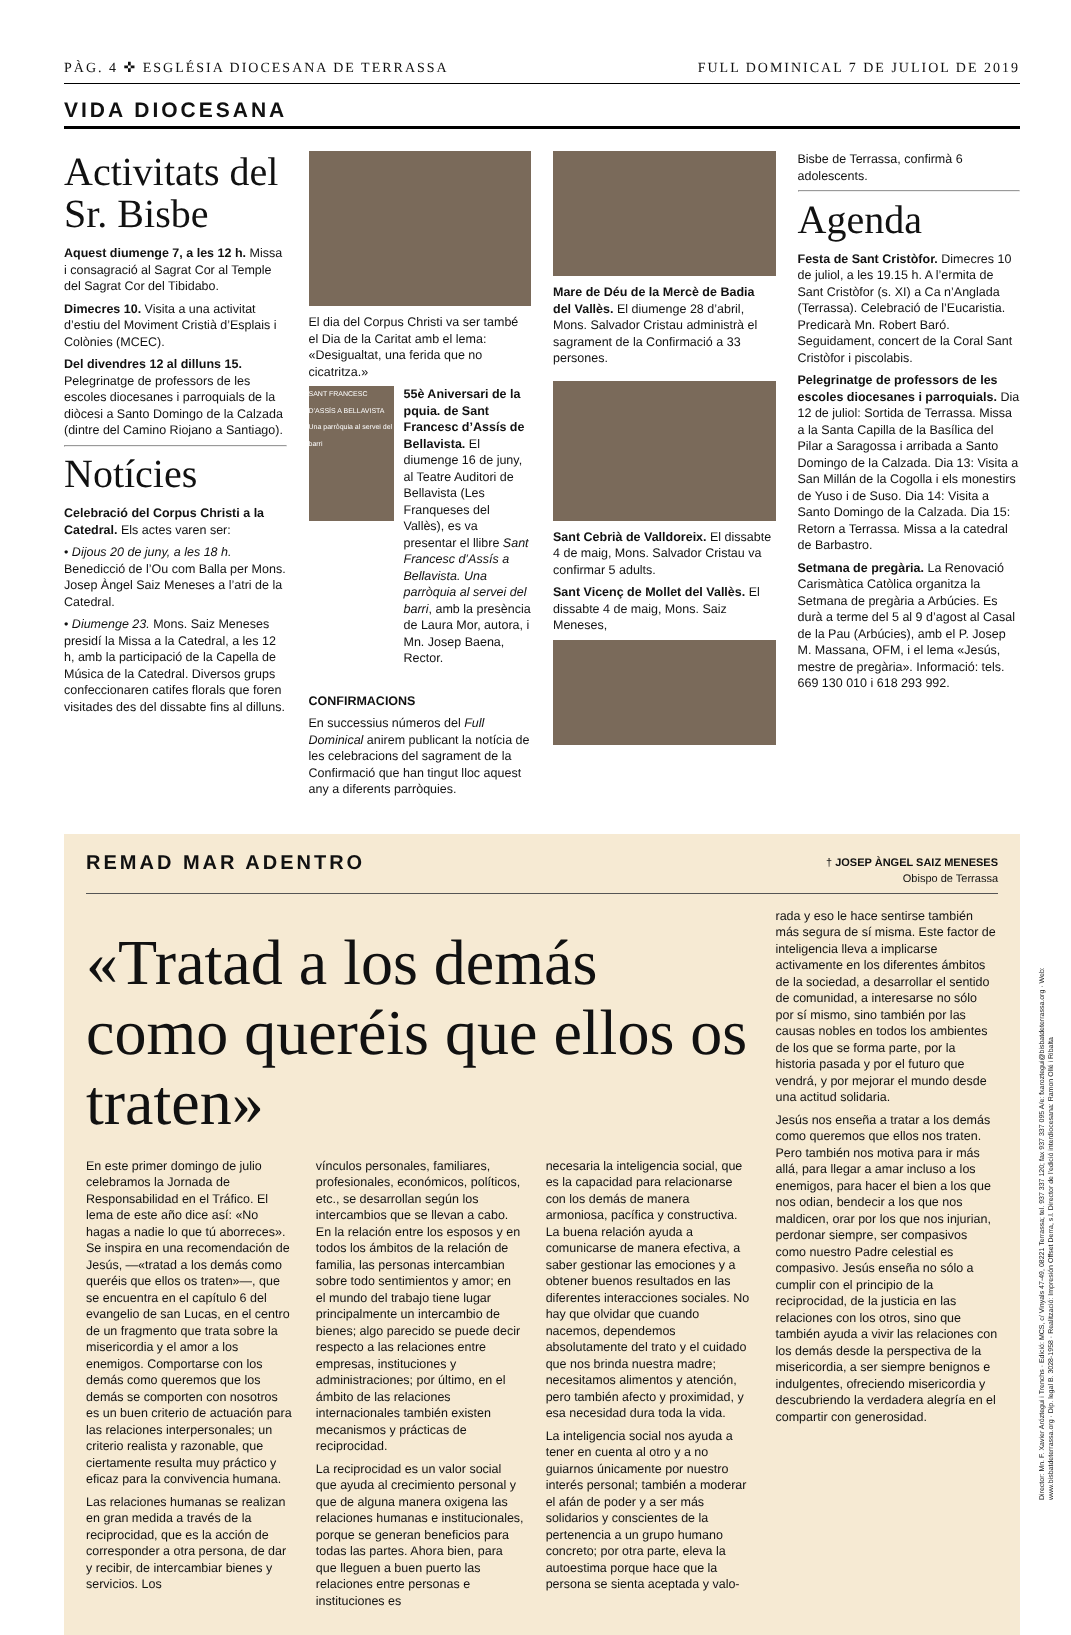PÀG. 4 ✜ ESGLÉSIA DIOCESANA DE TERRASSA FULL DOMINICAL 7 DE JULIOL DE 2019
VIDA DIOCESANA
Activitats del Sr. Bisbe
Aquest diumenge 7, a les 12 h. Missa i consagració al Sagrat Cor al Temple del Sagrat Cor del Tibidabo.
Dimecres 10. Visita a una activitat d’estiu del Moviment Cristià d’Esplais i Colònies (MCEC).
Del divendres 12 al dilluns 15. Pelegrinatge de professors de les escoles diocesanes i parroquials de la diòcesi a Santo Domingo de la Calzada (dintre del Camino Riojano a Santiago).
Notícies
Celebració del Corpus Christi a la Catedral. Els actes varen ser:
• Dijous 20 de juny, a les 18 h. Benedicció de l’Ou com Balla per Mons. Josep Àngel Saiz Meneses a l’atri de la Catedral.
• Diumenge 23. Mons. Saiz Meneses presidí la Missa a la Catedral, a les 12 h, amb la participació de la Capella de Música de la Catedral. Diversos grups confeccionaren catifes florals que foren visitades des del dissabte fins al dilluns.
El dia del Corpus Christi va ser també el Dia de la Caritat amb el lema: «Desigualtat, una ferida que no cicatritza.»
SANT FRANCESC D’ASSÍS A BELLAVISTA Una parròquia al servei del barri
55è Aniversari de la pquia. de Sant Francesc d’Assís de Bellavista. El diumenge 16 de juny, al Teatre Auditori de Bellavista (Les Franqueses del Vallès), es va presentar el llibre Sant Francesc d’Assís a Bellavista. Una parròquia al servei del barri, amb la presència de Laura Mor, autora, i Mn. Josep Baena, Rector.
CONFIRMACIONS
En successius números del Full Dominical anirem publicant la notícia de les celebracions del sagrament de la Confirmació que han tingut lloc aquest any a diferents parròquies.
Mare de Déu de la Mercè de Badia del Vallès. El diumenge 28 d’abril, Mons. Salvador Cristau administrà el sagrament de la Confirmació a 33 persones.
Sant Cebrià de Valldoreix. El dissabte 4 de maig, Mons. Salvador Cristau va confirmar 5 adults.
Sant Vicenç de Mollet del Vallès. El dissabte 4 de maig, Mons. Saiz Meneses,
Bisbe de Terrassa, confirmà 6 adolescents.
Agenda
Festa de Sant Cristòfor. Dimecres 10 de juliol, a les 19.15 h. A l’ermita de Sant Cristòfor (s. XI) a Ca n’Anglada (Terrassa). Celebració de l’Eucaristia. Predicarà Mn. Robert Baró. Seguidament, concert de la Coral Sant Cristòfor i piscolabis.
Pelegrinatge de professors de les escoles diocesanes i parroquials. Dia 12 de juliol: Sortida de Terrassa. Missa a la Santa Capilla de la Basílica del Pilar a Saragossa i arribada a Santo Domingo de la Calzada. Dia 13: Visita a San Millán de la Cogolla i els monestirs de Yuso i de Suso. Dia 14: Visita a Santo Domingo de la Calzada. Dia 15: Retorn a Terrassa. Missa a la catedral de Barbastro.
Setmana de pregària. La Renovació Carismàtica Catòlica organitza la Setmana de pregària a Arbúcies. Es durà a terme del 5 al 9 d’agost al Casal de la Pau (Arbúcies), amb el P. Josep M. Massana, OFM, i el lema «Jesús, mestre de pregària». Informació: tels. 669 130 010 i 618 293 992.
REMAD MAR ADENTRO † JOSEP ÀNGEL SAIZ MENESES
Obispo de Terrassa
«Tratad a los demás como queréis que ellos os traten»
En este primer domingo de julio celebramos la Jornada de Responsabilidad en el Tráfico. El lema de este año dice así: «No hagas a nadie lo que tú aborreces». Se inspira en una recomendación de Jesús, —«tratad a los demás como queréis que ellos os traten»—, que se encuentra en el capítulo 6 del evangelio de san Lucas, en el centro de un fragmento que trata sobre la misericordia y el amor a los enemigos. Comportarse con los demás como queremos que los demás se comporten con nosotros es un buen criterio de actuación para las relaciones interpersonales; un criterio realista y razonable, que ciertamente resulta muy práctico y eficaz para la convivencia humana.
Las relaciones humanas se realizan en gran medida a través de la reciprocidad, que es la acción de corresponder a otra persona, de dar y recibir, de intercambiar bienes y servicios. Los
vínculos personales, familiares, profesionales, económicos, políticos, etc., se desarrollan según los intercambios que se llevan a cabo. En la relación entre los esposos y en todos los ámbitos de la relación de familia, las personas intercambian sobre todo sentimientos y amor; en el mundo del trabajo tiene lugar principalmente un intercambio de bienes; algo parecido se puede decir respecto a las relaciones entre empresas, instituciones y administraciones; por último, en el ámbito de las relaciones internacionales también existen mecanismos y prácticas de reciprocidad.
La reciprocidad es un valor social que ayuda al crecimiento personal y que de alguna manera oxigena las relaciones humanas e institucionales, porque se generan beneficios para todas las partes. Ahora bien, para que lleguen a buen puerto las relaciones entre personas e instituciones es
necesaria la inteligencia social, que es la capacidad para relacionarse con los demás de manera armoniosa, pacífica y constructiva. La buena relación ayuda a comunicarse de manera efectiva, a saber gestionar las emociones y a obtener buenos resultados en las diferentes interacciones sociales. No hay que olvidar que cuando nacemos, dependemos absolutamente del trato y el cuidado que nos brinda nuestra madre; necesitamos alimentos y atención, pero también afecto y proximidad, y esa necesidad dura toda la vida.
La inteligencia social nos ayuda a tener en cuenta al otro y a no guiarnos únicamente por nuestro interés personal; también a moderar el afán de poder y a ser más solidarios y conscientes de la pertenencia a un grupo humano concreto; por otra parte, eleva la autoestima porque hace que la persona se sienta aceptada y valo-
rada y eso le hace sentirse también más segura de sí misma. Este factor de inteligencia lleva a implicarse activamente en los diferentes ámbitos de la sociedad, a desarrollar el sentido de comunidad, a interesarse no sólo por sí mismo, sino también por las causas nobles en todos los ambientes de los que se forma parte, por la historia pasada y por el futuro que vendrá, y por mejorar el mundo desde una actitud solidaria.
Jesús nos enseña a tratar a los demás como queremos que ellos nos traten. Pero también nos motiva para ir más allá, para llegar a amar incluso a los enemigos, para hacer el bien a los que nos odian, bendecir a los que nos maldicen, orar por los que nos injurian, perdonar siempre, ser compasivos como nuestro Padre celestial es compasivo. Jesús enseña no sólo a cumplir con el principio de la reciprocidad, de la justicia en las relaciones con los otros, sino que también ayuda a vivir las relaciones con los demás desde la perspectiva de la misericordia, a ser siempre benignos e indulgentes, ofreciendo misericordia y descubriendo la verdadera alegría en el compartir con generosidad.
Director: Mn. F. Xavier Aróztegui i Trenchs · Edició: MCS, c/ Vinyals 47-49, 08221 Terrassa; tel. 937 337 120; fax 937 337 095 A/e: fxaroztegui@bisbatdeterrassa.org · Web: www.bisbatdeterrassa.org · Dip. legal B. 3028-1958 · Realització: Impresión Offset Derra, s.l. Director de l’edició interdiocesana: Ramon Ollé i Ribalta